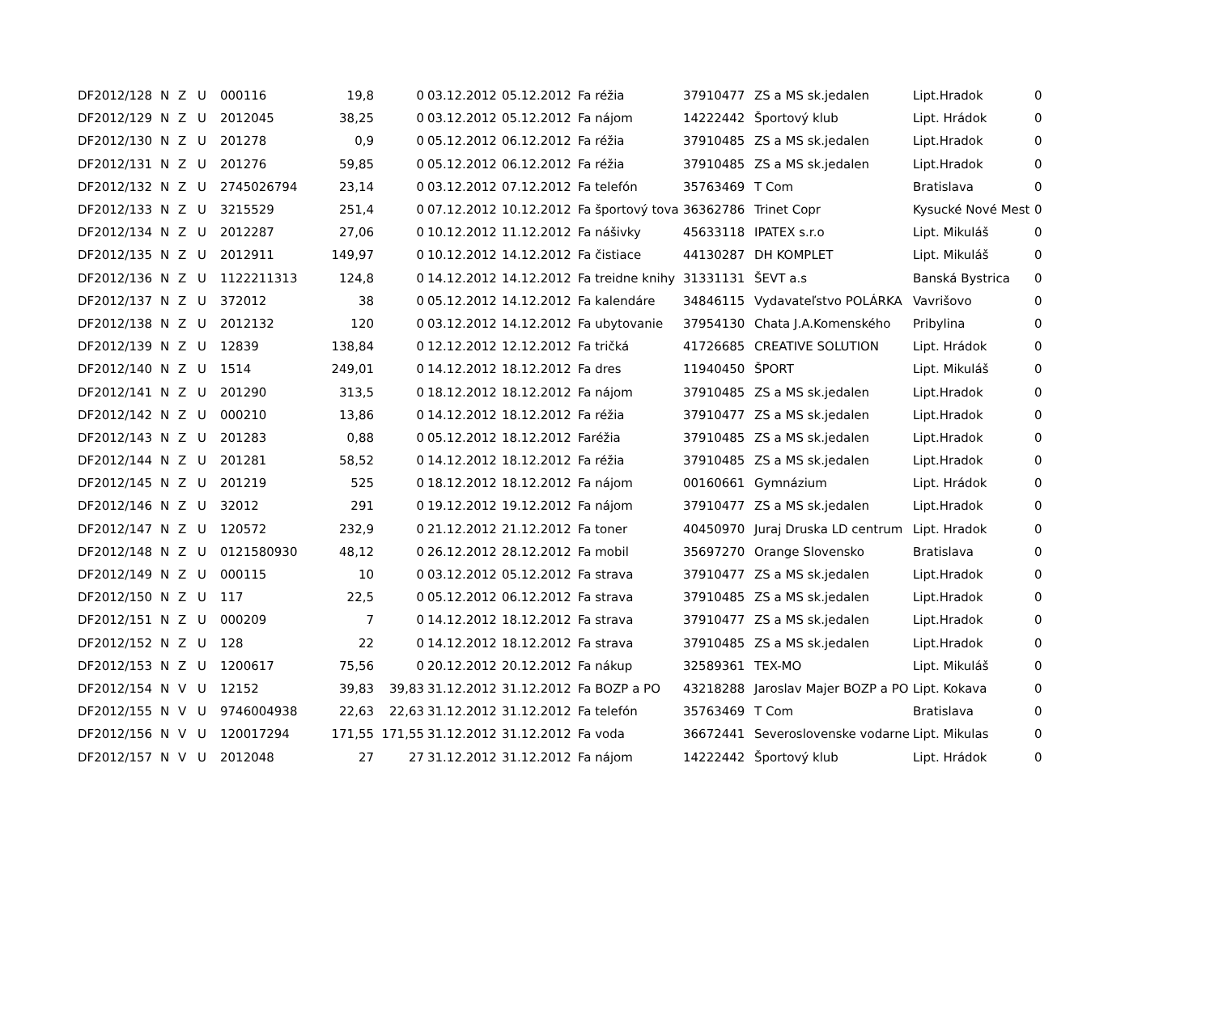| DF2012/128 | N | Z | U | 000116 | 19,8 | 0 | 03.12.2012 | 05.12.2012 | Fa réžia | 37910477 | ZS a MS sk.jedalen | Lipt.Hradok | 0 |
| DF2012/129 | N | Z | U | 2012045 | 38,25 | 0 | 03.12.2012 | 05.12.2012 | Fa nájom | 14222442 | Športový klub | Lipt. Hrádok | 0 |
| DF2012/130 | N | Z | U | 201278 | 0,9 | 0 | 05.12.2012 | 06.12.2012 | Fa réžia | 37910485 | ZS a MS sk.jedalen | Lipt.Hradok | 0 |
| DF2012/131 | N | Z | U | 201276 | 59,85 | 0 | 05.12.2012 | 06.12.2012 | Fa réžia | 37910485 | ZS a MS sk.jedalen | Lipt.Hradok | 0 |
| DF2012/132 | N | Z | U | 2745026794 | 23,14 | 0 | 03.12.2012 | 07.12.2012 | Fa telefón | 35763469 | T Com | Bratislava | 0 |
| DF2012/133 | N | Z | U | 3215529 | 251,4 | 0 | 07.12.2012 | 10.12.2012 | Fa športový tova | 36362786 | Trinet Copr | Kysucké Nové Mest | 0 |
| DF2012/134 | N | Z | U | 2012287 | 27,06 | 0 | 10.12.2012 | 11.12.2012 | Fa nášivky | 45633118 | IPATEX s.r.o | Lipt. Mikuláš | 0 |
| DF2012/135 | N | Z | U | 2012911 | 149,97 | 0 | 10.12.2012 | 14.12.2012 | Fa čistiace | 44130287 | DH KOMPLET | Lipt. Mikuláš | 0 |
| DF2012/136 | N | Z | U | 1122211313 | 124,8 | 0 | 14.12.2012 | 14.12.2012 | Fa treidne knihy | 31331131 | ŠEVT a.s | Banská Bystrica | 0 |
| DF2012/137 | N | Z | U | 372012 | 38 | 0 | 05.12.2012 | 14.12.2012 | Fa kalendáre | 34846115 | Vydavateľstvo POLÁRKA | Vavrišovo | 0 |
| DF2012/138 | N | Z | U | 2012132 | 120 | 0 | 03.12.2012 | 14.12.2012 | Fa ubytovanie | 37954130 | Chata J.A.Komenského | Pribylina | 0 |
| DF2012/139 | N | Z | U | 12839 | 138,84 | 0 | 12.12.2012 | 12.12.2012 | Fa tričká | 41726685 | CREATIVE SOLUTION | Lipt. Hrádok | 0 |
| DF2012/140 | N | Z | U | 1514 | 249,01 | 0 | 14.12.2012 | 18.12.2012 | Fa dres | 11940450 | ŠPORT | Lipt. Mikuláš | 0 |
| DF2012/141 | N | Z | U | 201290 | 313,5 | 0 | 18.12.2012 | 18.12.2012 | Fa nájom | 37910485 | ZS a MS sk.jedalen | Lipt.Hradok | 0 |
| DF2012/142 | N | Z | U | 000210 | 13,86 | 0 | 14.12.2012 | 18.12.2012 | Fa réžia | 37910477 | ZS a MS sk.jedalen | Lipt.Hradok | 0 |
| DF2012/143 | N | Z | U | 201283 | 0,88 | 0 | 05.12.2012 | 18.12.2012 | Faréžia | 37910485 | ZS a MS sk.jedalen | Lipt.Hradok | 0 |
| DF2012/144 | N | Z | U | 201281 | 58,52 | 0 | 14.12.2012 | 18.12.2012 | Fa réžia | 37910485 | ZS a MS sk.jedalen | Lipt.Hradok | 0 |
| DF2012/145 | N | Z | U | 201219 | 525 | 0 | 18.12.2012 | 18.12.2012 | Fa nájom | 00160661 | Gymnázium | Lipt. Hrádok | 0 |
| DF2012/146 | N | Z | U | 32012 | 291 | 0 | 19.12.2012 | 19.12.2012 | Fa nájom | 37910477 | ZS a MS sk.jedalen | Lipt.Hradok | 0 |
| DF2012/147 | N | Z | U | 120572 | 232,9 | 0 | 21.12.2012 | 21.12.2012 | Fa toner | 40450970 | Juraj Druska LD centrum | Lipt. Hradok | 0 |
| DF2012/148 | N | Z | U | 0121580930 | 48,12 | 0 | 26.12.2012 | 28.12.2012 | Fa mobil | 35697270 | Orange Slovensko | Bratislava | 0 |
| DF2012/149 | N | Z | U | 000115 | 10 | 0 | 03.12.2012 | 05.12.2012 | Fa strava | 37910477 | ZS a MS sk.jedalen | Lipt.Hradok | 0 |
| DF2012/150 | N | Z | U | 117 | 22,5 | 0 | 05.12.2012 | 06.12.2012 | Fa strava | 37910485 | ZS a MS sk.jedalen | Lipt.Hradok | 0 |
| DF2012/151 | N | Z | U | 000209 | 7 | 0 | 14.12.2012 | 18.12.2012 | Fa strava | 37910477 | ZS a MS sk.jedalen | Lipt.Hradok | 0 |
| DF2012/152 | N | Z | U | 128 | 22 | 0 | 14.12.2012 | 18.12.2012 | Fa strava | 37910485 | ZS a MS sk.jedalen | Lipt.Hradok | 0 |
| DF2012/153 | N | Z | U | 1200617 | 75,56 | 0 | 20.12.2012 | 20.12.2012 | Fa nákup | 32589361 | TEX-MO | Lipt. Mikuláš | 0 |
| DF2012/154 | N | V | U | 12152 | 39,83 | 39,83 | 31.12.2012 | 31.12.2012 | Fa BOZP a PO | 43218288 | Jaroslav Majer BOZP a PO | Lipt. Kokava | 0 |
| DF2012/155 | N | V | U | 9746004938 | 22,63 | 22,63 | 31.12.2012 | 31.12.2012 | Fa telefón | 35763469 | T Com | Bratislava | 0 |
| DF2012/156 | N | V | U | 120017294 | 171,55 | 171,55 | 31.12.2012 | 31.12.2012 | Fa voda | 36672441 | Severoslovenske vodarne | Lipt. Mikulas | 0 |
| DF2012/157 | N | V | U | 2012048 | 27 | 27 | 31.12.2012 | 31.12.2012 | Fa nájom | 14222442 | Športový klub | Lipt. Hrádok | 0 |